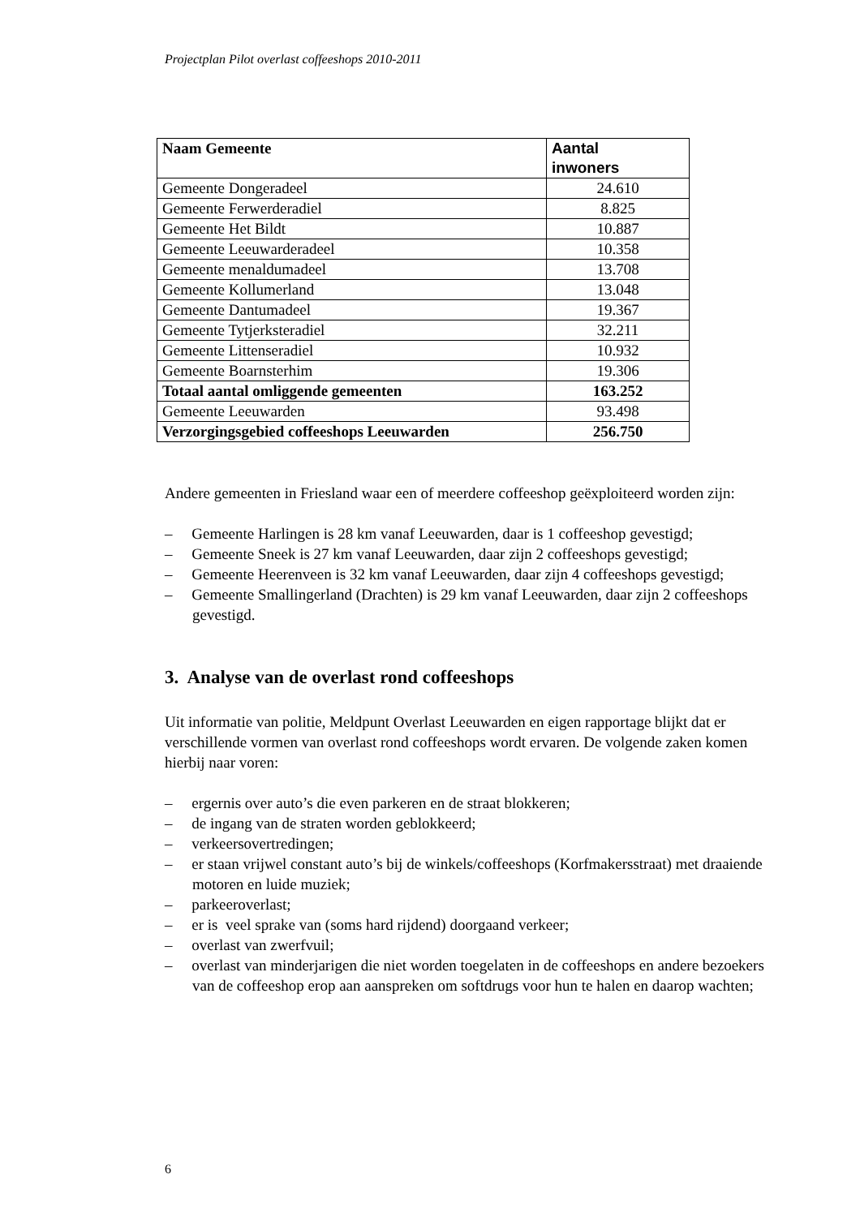Projectplan Pilot overlast coffeeshops 2010-2011
| Naam Gemeente | Aantal inwoners |
| --- | --- |
| Gemeente Dongeradeel | 24.610 |
| Gemeente Ferwerderadiel | 8.825 |
| Gemeente Het Bildt | 10.887 |
| Gemeente Leeuwarderadeel | 10.358 |
| Gemeente menaldumadeel | 13.708 |
| Gemeente Kollumerland | 13.048 |
| Gemeente Dantumadeel | 19.367 |
| Gemeente Tytjerksteradiel | 32.211 |
| Gemeente Littenseradiel | 10.932 |
| Gemeente Boarnsterhim | 19.306 |
| Totaal aantal omliggende gemeenten | 163.252 |
| Gemeente Leeuwarden | 93.498 |
| Verzorgingsgebied coffeeshops Leeuwarden | 256.750 |
Andere gemeenten in Friesland waar een of meerdere coffeeshop geëxploiteerd worden zijn:
– Gemeente Harlingen is 28 km vanaf Leeuwarden, daar is 1 coffeeshop gevestigd;
– Gemeente Sneek is 27 km vanaf Leeuwarden, daar zijn 2 coffeeshops gevestigd;
– Gemeente Heerenveen is 32 km vanaf Leeuwarden, daar zijn 4 coffeeshops gevestigd;
– Gemeente Smallingerland (Drachten) is 29 km vanaf Leeuwarden, daar zijn 2 coffeeshops gevestigd.
3. Analyse van de overlast rond coffeeshops
Uit informatie van politie, Meldpunt Overlast Leeuwarden en eigen rapportage blijkt dat er verschillende vormen van overlast rond coffeeshops wordt ervaren. De volgende zaken komen hierbij naar voren:
– ergernis over auto’s die even parkeren en de straat blokkeren;
– de ingang van de straten worden geblokkeerd;
– verkeersovertredingen;
– er staan vrijwel constant auto’s bij de winkels/coffeeshops (Korfmakersstraat) met draaiende motoren en luide muziek;
– parkeeroverlast;
– er is veel sprake van (soms hard rijdend) doorgaand verkeer;
– overlast van zwerfvuil;
– overlast van minderjarigen die niet worden toegelaten in de coffeeshops en andere bezoekers van de coffeeshop erop aan aanspreken om softdrugs voor hun te halen en daarop wachten;
6